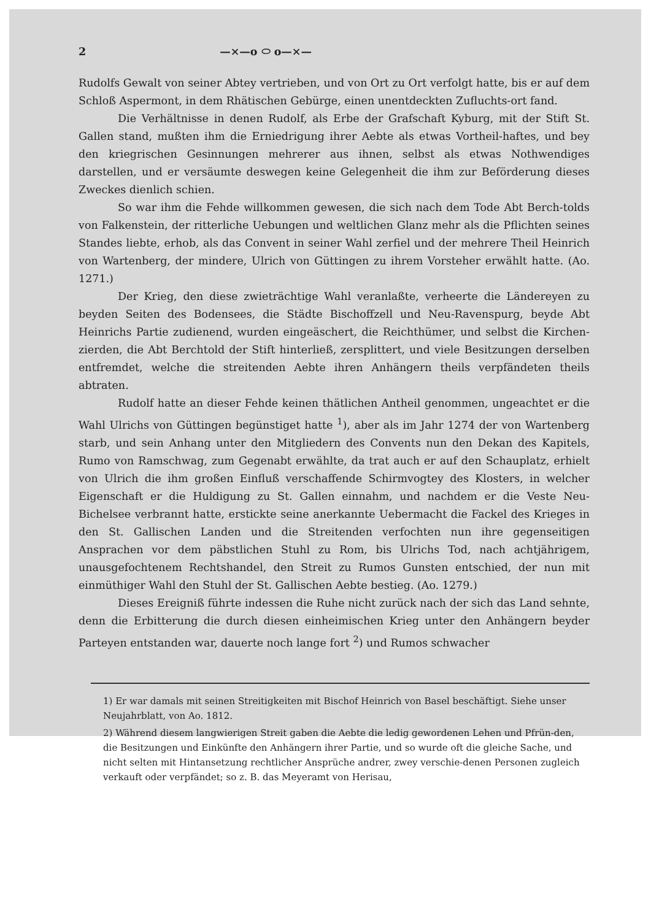2 —×—o ⬭ o—×—
Rudolfs Gewalt von seiner Abtey vertrieben, und von Ort zu Ort verfolgt hatte, bis er auf dem Schloß Aspermont, in dem Rhätischen Gebürge, einen unentdeckten Zufluchts-ort fand.
Die Verhältnisse in denen Rudolf, als Erbe der Grafschaft Kyburg, mit der Stift St. Gallen stand, mußten ihm die Erniedrigung ihrer Aebte als etwas Vortheil-haftes, und bey den kriegrischen Gesinnungen mehrerer aus ihnen, selbst als etwas Nothwendiges darstellen, und er versäumte deswegen keine Gelegenheit die ihm zur Beförderung dieses Zweckes dienlich schien.
So war ihm die Fehde willkommen gewesen, die sich nach dem Tode Abt Berch-tolds von Falkenstein, der ritterliche Uebungen und weltlichen Glanz mehr als die Pflichten seines Standes liebte, erhob, als das Convent in seiner Wahl zerfiel und der mehrere Theil Heinrich von Wartenberg, der mindere, Ulrich von Güttingen zu ihrem Vorsteher erwählt hatte. (Ao. 1271.)
Der Krieg, den diese zwieträchtige Wahl veranlaßte, verheerte die Ländereyen zu beyden Seiten des Bodensees, die Städte Bischoffzell und Neu-Ravenspurg, beyde Abt Heinrichs Partie zudienend, wurden eingeäschert, die Reichthümer, und selbst die Kirchen-zierden, die Abt Berchtold der Stift hinterließ, zersplittert, und viele Besitzungen derselben entfremdet, welche die streitenden Aebte ihren Anhängern theils verpfändeten theils abtraten.
Rudolf hatte an dieser Fehde keinen thätlichen Antheil genommen, ungeachtet er die Wahl Ulrichs von Güttingen begünstiget hatte <sup>1</sup>), aber als im Jahr 1274 der von Wartenberg starb, und sein Anhang unter den Mitgliedern des Convents nun den Dekan des Kapitels, Rumo von Ramschwag, zum Gegenabt erwählte, da trat auch er auf den Schauplatz, erhielt von Ulrich die ihm großen Einfluß verschaffende Schirmvogtey des Klosters, in welcher Eigenschaft er die Huldigung zu St. Gallen einnahm, und nachdem er die Veste Neu-Bichelsee verbrannt hatte, erstickte seine anerkannte Uebermacht die Fackel des Krieges in den St. Gallischen Landen und die Streitenden verfochten nun ihre gegenseitigen Ansprachen vor dem päbstlichen Stuhl zu Rom, bis Ulrichs Tod, nach achtjährigem, unausgefochtenem Rechtshandel, den Streit zu Rumos Gunsten entschied, der nun mit einmüthiger Wahl den Stuhl der St. Gallischen Aebte bestieg. (Ao. 1279.)
Dieses Ereigniß führte indessen die Ruhe nicht zurück nach der sich das Land sehnte, denn die Erbitterung die durch diesen einheimischen Krieg unter den Anhängern beyder Parteyen entstanden war, dauerte noch lange fort <sup>2</sup>) und Rumos schwacher
1) Er war damals mit seinen Streitigkeiten mit Bischof Heinrich von Basel beschäftigt. Siehe unser Neujahrblatt, von Ao. 1812.
2) Während diesem langwierigen Streit gaben die Aebte die ledig gewordenen Lehen und Pfrün-den, die Besitzungen und Einkünfte den Anhängern ihrer Partie, und so wurde oft die gleiche Sache, und nicht selten mit Hintansetzung rechtlicher Ansprüche andrer, zwey verschie-denen Personen zugleich verkauft oder verpfändet; so z. B. das Meyeramt von Herisau,